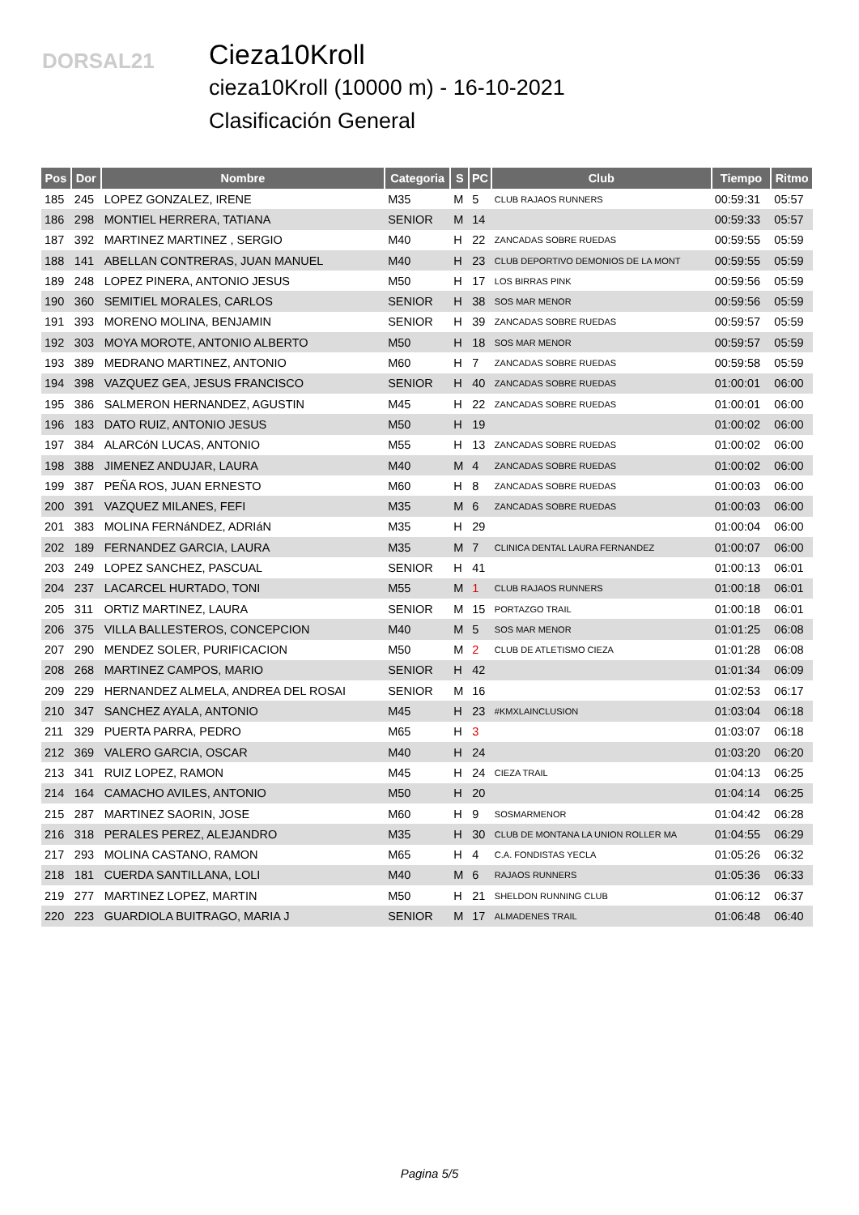DORSAL21
Cieza10Kroll
cieza10Kroll (10000 m) - 16-10-2021
Clasificación General
| Pos | Dor | Nombre | Categoria | S | PC | Club | Tiempo | Ritmo |
| --- | --- | --- | --- | --- | --- | --- | --- | --- |
| 185 | 245 | LOPEZ GONZALEZ, IRENE | M35 | M | 5 | CLUB RAJAOS RUNNERS | 00:59:31 | 05:57 |
| 186 | 298 | MONTIEL HERRERA, TATIANA | SENIOR | M | 14 | | 00:59:33 | 05:57 |
| 187 | 392 | MARTINEZ MARTINEZ , SERGIO | M40 | H | 22 | ZANCADAS SOBRE RUEDAS | 00:59:55 | 05:59 |
| 188 | 141 | ABELLAN CONTRERAS, JUAN MANUEL | M40 | H | 23 | CLUB DEPORTIVO DEMONIOS DE LA MONT | 00:59:55 | 05:59 |
| 189 | 248 | LOPEZ PINERA, ANTONIO JESUS | M50 | H | 17 | LOS BIRRAS PINK | 00:59:56 | 05:59 |
| 190 | 360 | SEMITIEL MORALES, CARLOS | SENIOR | H | 38 | SOS MAR MENOR | 00:59:56 | 05:59 |
| 191 | 393 | MORENO MOLINA, BENJAMIN | SENIOR | H | 39 | ZANCADAS SOBRE RUEDAS | 00:59:57 | 05:59 |
| 192 | 303 | MOYA MOROTE, ANTONIO ALBERTO | M50 | H | 18 | SOS MAR MENOR | 00:59:57 | 05:59 |
| 193 | 389 | MEDRANO MARTINEZ, ANTONIO | M60 | H | 7 | ZANCADAS SOBRE RUEDAS | 00:59:58 | 05:59 |
| 194 | 398 | VAZQUEZ GEA, JESUS FRANCISCO | SENIOR | H | 40 | ZANCADAS SOBRE RUEDAS | 01:00:01 | 06:00 |
| 195 | 386 | SALMERON HERNANDEZ, AGUSTIN | M45 | H | 22 | ZANCADAS SOBRE RUEDAS | 01:00:01 | 06:00 |
| 196 | 183 | DATO RUIZ, ANTONIO JESUS | M50 | H | 19 | | 01:00:02 | 06:00 |
| 197 | 384 | ALARCóN LUCAS, ANTONIO | M55 | H | 13 | ZANCADAS SOBRE RUEDAS | 01:00:02 | 06:00 |
| 198 | 388 | JIMENEZ ANDUJAR, LAURA | M40 | M | 4 | ZANCADAS SOBRE RUEDAS | 01:00:02 | 06:00 |
| 199 | 387 | PEÑA ROS, JUAN ERNESTO | M60 | H | 8 | ZANCADAS SOBRE RUEDAS | 01:00:03 | 06:00 |
| 200 | 391 | VAZQUEZ MILANES, FEFI | M35 | M | 6 | ZANCADAS SOBRE RUEDAS | 01:00:03 | 06:00 |
| 201 | 383 | MOLINA FERNáNDEZ, ADRIáN | M35 | H | 29 | | 01:00:04 | 06:00 |
| 202 | 189 | FERNANDEZ GARCIA, LAURA | M35 | M | 7 | CLINICA DENTAL LAURA FERNANDEZ | 01:00:07 | 06:00 |
| 203 | 249 | LOPEZ SANCHEZ, PASCUAL | SENIOR | H | 41 | | 01:00:13 | 06:01 |
| 204 | 237 | LACARCEL HURTADO, TONI | M55 | M | 1 | CLUB RAJAOS RUNNERS | 01:00:18 | 06:01 |
| 205 | 311 | ORTIZ MARTINEZ, LAURA | SENIOR | M | 15 | PORTAZGO TRAIL | 01:00:18 | 06:01 |
| 206 | 375 | VILLA BALLESTEROS, CONCEPCION | M40 | M | 5 | SOS MAR MENOR | 01:01:25 | 06:08 |
| 207 | 290 | MENDEZ SOLER, PURIFICACION | M50 | M | 2 | CLUB DE ATLETISMO CIEZA | 01:01:28 | 06:08 |
| 208 | 268 | MARTINEZ CAMPOS, MARIO | SENIOR | H | 42 | | 01:01:34 | 06:09 |
| 209 | 229 | HERNANDEZ ALMELA, ANDREA DEL ROSAI | SENIOR | M | 16 | | 01:02:53 | 06:17 |
| 210 | 347 | SANCHEZ AYALA, ANTONIO | M45 | H | 23 | #KMXLAINCLUSION | 01:03:04 | 06:18 |
| 211 | 329 | PUERTA PARRA, PEDRO | M65 | H | 3 | | 01:03:07 | 06:18 |
| 212 | 369 | VALERO GARCIA, OSCAR | M40 | H | 24 | | 01:03:20 | 06:20 |
| 213 | 341 | RUIZ LOPEZ, RAMON | M45 | H | 24 | CIEZA TRAIL | 01:04:13 | 06:25 |
| 214 | 164 | CAMACHO AVILES, ANTONIO | M50 | H | 20 | | 01:04:14 | 06:25 |
| 215 | 287 | MARTINEZ SAORIN, JOSE | M60 | H | 9 | SOSMARMENOR | 01:04:42 | 06:28 |
| 216 | 318 | PERALES PEREZ, ALEJANDRO | M35 | H | 30 | CLUB DE MONTANA LA UNION ROLLER MA | 01:04:55 | 06:29 |
| 217 | 293 | MOLINA CASTANO, RAMON | M65 | H | 4 | C.A. FONDISTAS YECLA | 01:05:26 | 06:32 |
| 218 | 181 | CUERDA SANTILLANA, LOLI | M40 | M | 6 | RAJAOS RUNNERS | 01:05:36 | 06:33 |
| 219 | 277 | MARTINEZ LOPEZ, MARTIN | M50 | H | 21 | SHELDON RUNNING CLUB | 01:06:12 | 06:37 |
| 220 | 223 | GUARDIOLA BUITRAGO, MARIA J | SENIOR | M | 17 | ALMADENES TRAIL | 01:06:48 | 06:40 |
Pagina 5/5